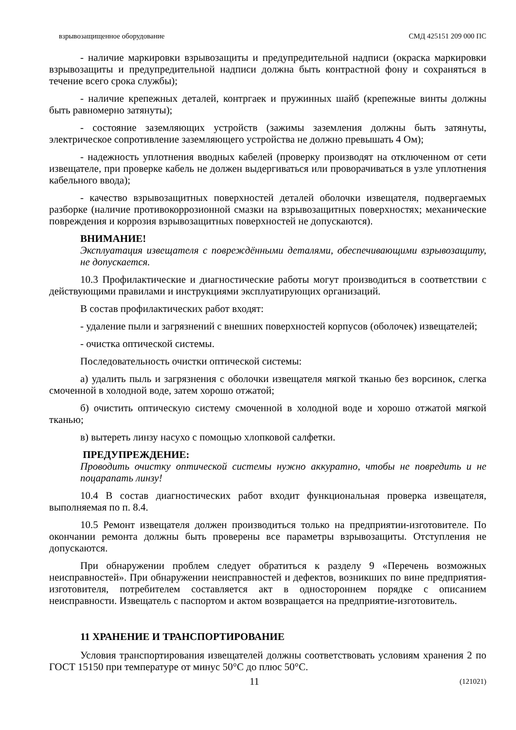взрывозащищенное оборудование СМД 425151 209 000 ПС
- наличие маркировки взрывозащиты и предупредительной надписи (окраска маркировки взрывозащиты и предупредительной надписи должна быть контрастной фону и сохраняться в течение всего срока службы);
- наличие крепежных деталей, контргаек и пружинных шайб (крепежные винты должны быть равномерно затянуты);
- состояние заземляющих устройств (зажимы заземления должны быть затянуты, электрическое сопротивление заземляющего устройства не должно превышать 4 Ом);
- надежность уплотнения вводных кабелей (проверку производят на отключенном от сети извещателе, при проверке кабель не должен выдергиваться или проворачиваться в узле уплотнения кабельного ввода);
- качество взрывозащитных поверхностей деталей оболочки извещателя, подвергаемых разборке (наличие противокоррозионной смазки на взрывозащитных поверхностях; механические повреждения и коррозия взрывозащитных поверхностей не допускаются).
ВНИМАНИЕ!
Эксплуатация извещателя с повреждёнными деталями, обеспечивающими взрывозащиту, не допускается.
10.3 Профилактические и диагностические работы могут производиться в соответствии с действующими правилами и инструкциями эксплуатирующих организаций.
В состав профилактических работ входят:
- удаление пыли и загрязнений с внешних поверхностей корпусов (оболочек) извещателей;
- очистка оптической системы.
Последовательность очистки оптической системы:
а) удалить пыль и загрязнения с оболочки извещателя мягкой тканью без ворсинок, слегка смоченной в холодной воде, затем хорошо отжатой;
б) очистить оптическую систему смоченной в холодной воде и хорошо отжатой мягкой тканью;
в) вытереть линзу насухо с помощью хлопковой салфетки.
ПРЕДУПРЕЖДЕНИЕ:
Проводить очистку оптической системы нужно аккуратно, чтобы не повредить и не поцарапать линзу!
10.4 В состав диагностических работ входит функциональная проверка извещателя, выполняемая по п. 8.4.
10.5 Ремонт извещателя должен производиться только на предприятии-изготовителе. По окончании ремонта должны быть проверены все параметры взрывозащиты. Отступления не допускаются.
При обнаружении проблем следует обратиться к разделу 9 «Перечень возможных неисправностей». При обнаружении неисправностей и дефектов, возникших по вине предприятия-изготовителя, потребителем составляется акт в одностороннем порядке с описанием неисправности. Извещатель с паспортом и актом возвращается на предприятие-изготовитель.
11 ХРАНЕНИЕ И ТРАНСПОРТИРОВАНИЕ
Условия транспортирования извещателей должны соответствовать условиям хранения 2 по ГОСТ 15150 при температуре от минус 50°С до плюс 50°С.
11 (121021)